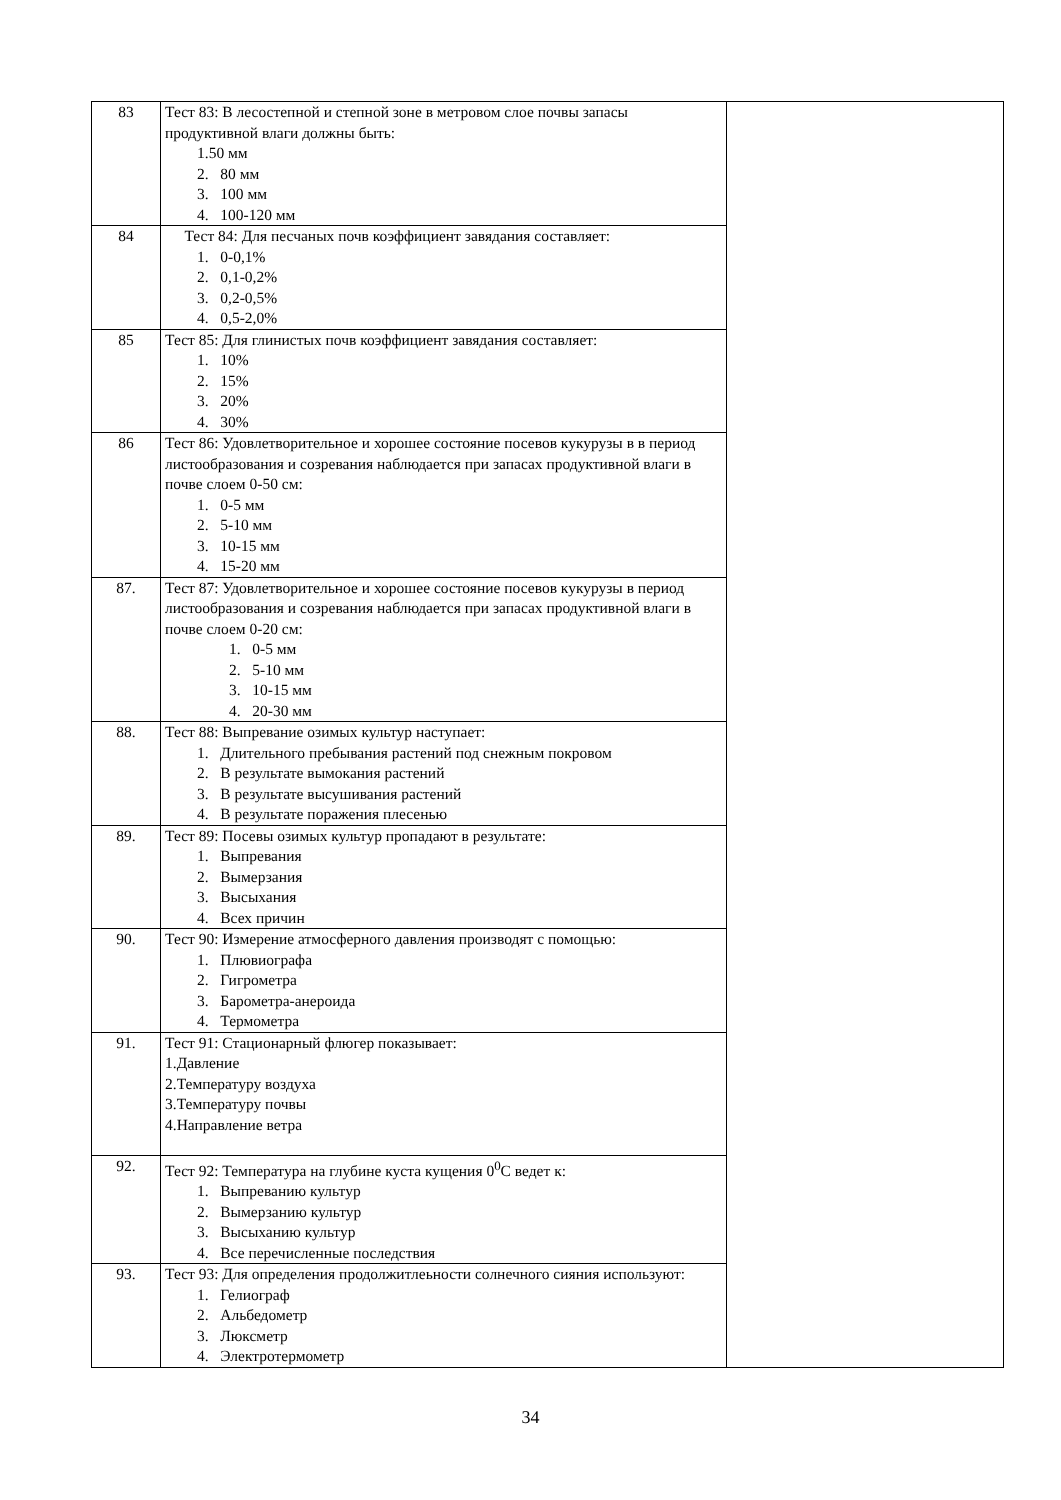| 83 | Тест 83: В лесостепной и степной зоне в метровом слое почвы запасы продуктивной влаги должны быть: 1.50 мм 2. 80 мм 3. 100 мм 4. 100-120 мм | |
| 84 | Тест 84: Для песчаных почв коэффициент завядания составляет: 1. 0-0,1% 2. 0,1-0,2% 3. 0,2-0,5% 4. 0,5-2,0% | |
| 85 | Тест 85: Для глинистых почв коэффициент завядания составляет: 1. 10% 2. 15% 3. 20% 4. 30% | |
| 86 | Тест 86: Удовлетворительное и хорошее состояние посевов кукурузы в в период листообразования и созревания наблюдается при запасах продуктивной влаги в почве слоем 0-50 см: 1. 0-5 мм 2. 5-10 мм 3. 10-15 мм 4. 15-20 мм | |
| 87. | Тест 87: Удовлетворительное и хорошее состояние посевов кукурузы в период листообразования и созревания наблюдается при запасах продуктивной влаги в почве слоем 0-20 см: 1. 0-5 мм 2. 5-10 мм 3. 10-15 мм 4. 20-30 мм | |
| 88. | Тест 88: Выпревание озимых культур наступает: 1. Длительного пребывания растений под снежным покровом 2. В результате вымокания растений 3. В результате высушивания растений 4. В результате поражения плесенью | |
| 89. | Тест 89: Посевы озимых культур пропадают в результате: 1. Выпревания 2. Вымерзания 3. Высыхания 4. Всех причин | |
| 90. | Тест 90: Измерение атмосферного давления производят с помощью: 1. Плювиографа 2. Гигрометра 3. Барометра-анероида 4. Термометра | |
| 91. | Тест 91: Стационарный флюгер показывает: 1.Давление 2.Температуру воздуха 3.Температуру почвы 4.Направление ветра | |
| 92. | Тест 92: Температура на глубине куста кущения 0<sup>0</sup>С ведет к: 1. Выпреванию культур 2. Вымерзанию культур 3. Высыханию культур 4. Все перечисленные последствия | |
| 93. | Тест 93: Для определения продолжитлеьности солнечного сияния используют: 1. Гелиограф 2. Альбедометр 3. Люксметр 4. Электротермометр | |
34